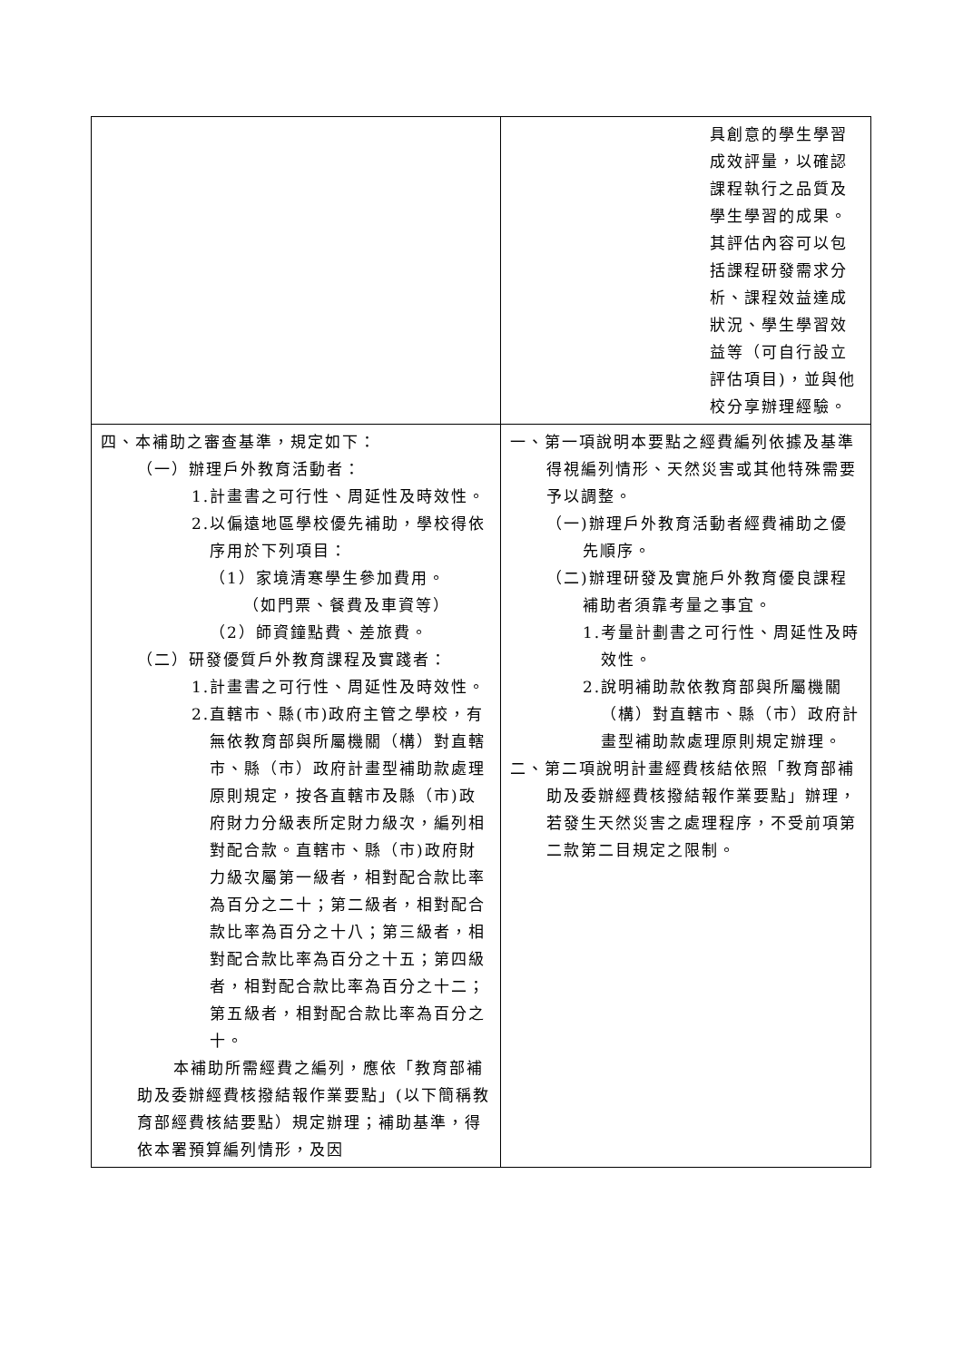| | 具創意的學生學習成效評量，以確認課程執行之品質及學生學習的成果。其評估內容可以包括課程研發需求分析、課程效益達成狀況、學生學習效益等（可自行設立評估項目)，並與他校分享辦理經驗。 |
| 四、本補助之審查基準，規定如下： （一）辦理戶外教育活動者： 1.計畫書之可行性、周延性及時效性。 2.以偏遠地區學校優先補助，學校得依序用於下列項目： （1）家境清寒學生參加費用。 （如門票、餐費及車資等） （2）師資鐘點費、差旅費。 （二）研發優質戶外教育課程及實踐者： 1.計畫書之可行性、周延性及時效性。 2.直轄市、縣(市)政府主管之學校，有無依教育部與所屬機關（構）對直轄市、縣（市）政府計畫型補助款處理原則規定，按各直轄市及縣（市)政府財力分級表所定財力級次，編列相對配合款。直轄市、縣（市)政府財力級次屬第一級者，相對配合款比率為百分之二十；第二級者，相對配合款比率為百分之十八；第三級者，相對配合款比率為百分之十五；第四級者，相對配合款比率為百分之十二；第五級者，相對配合款比率為百分之十。 本補助所需經費之編列，應依「教育部補助及委辦經費核撥結報作業要點」(以下簡稱教育部經費核結要點）規定辦理；補助基準，得依本署預算編列情形，及因 | 一、第一項說明本要點之經費編列依據及基準得視編列情形、天然災害或其他特殊需要予以調整。 （一)辦理戶外教育活動者經費補助之優先順序。 （二)辦理研發及實施戶外教育優良課程補助者須靠考量之事宜。 1.考量計劃書之可行性、周延性及時效性。 2.說明補助款依教育部與所屬機關（構）對直轄市、縣（市）政府計畫型補助款處理原則規定辦理。 二、第二項說明計畫經費核結依照「教育部補助及委辦經費核撥結報作業要點」辦理，若發生天然災害之處理程序，不受前項第二款第二目規定之限制。 |